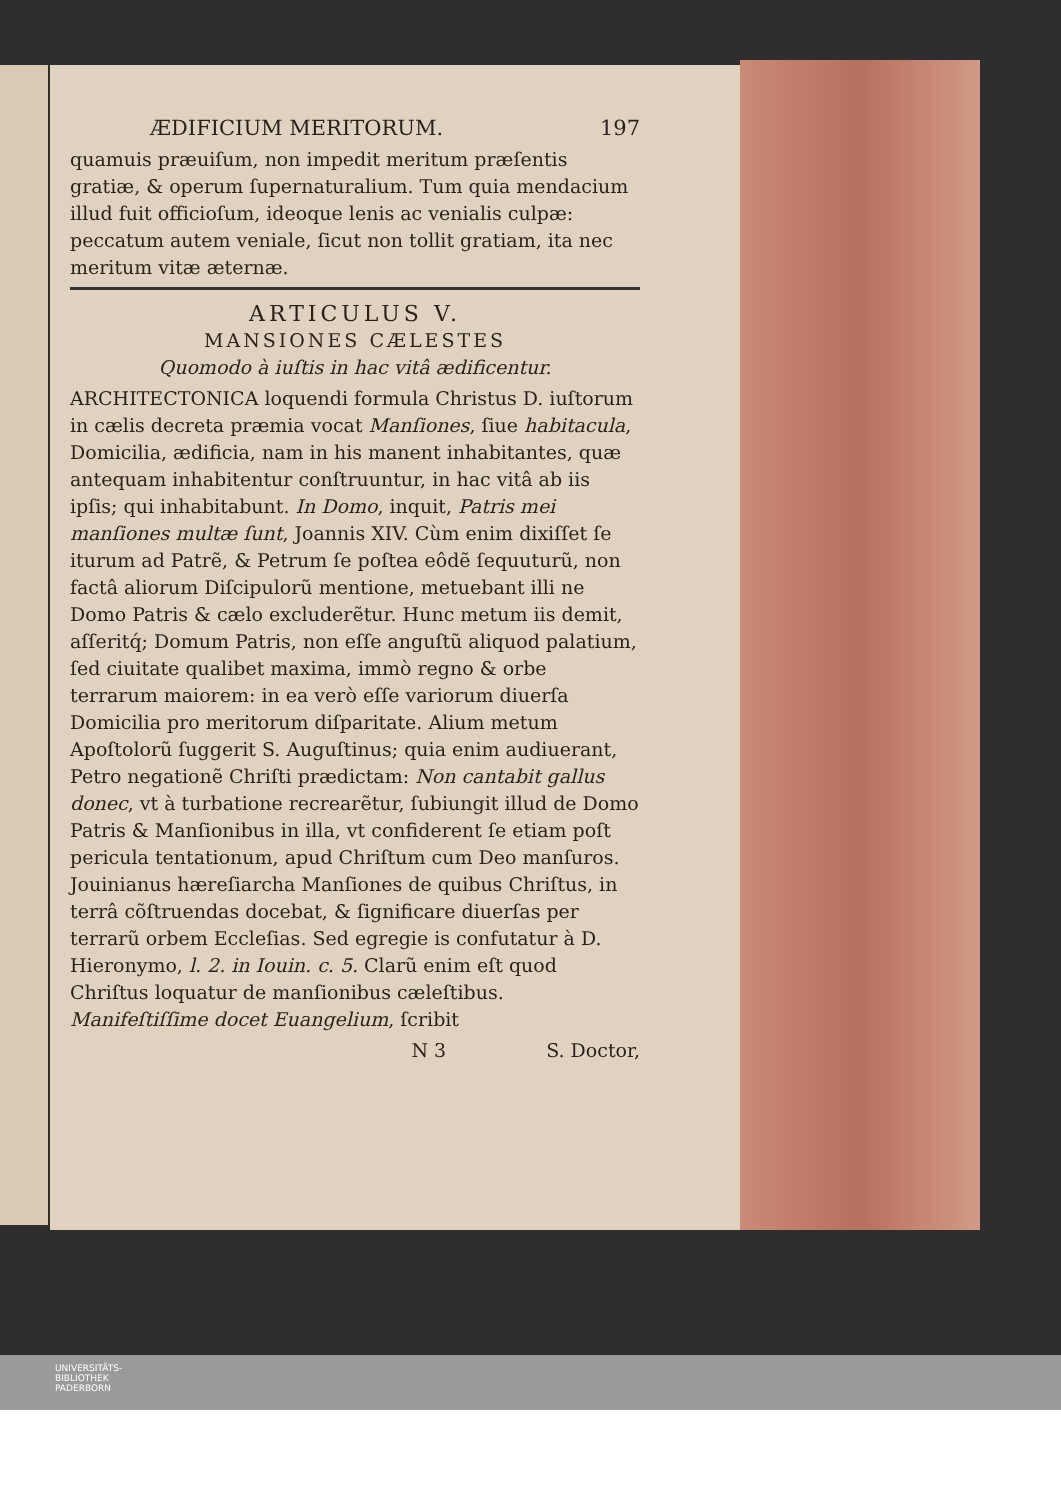ÆDIFICIUM MERITORUM. 197
quamuis præuiſum, non impedit meritum præſentis gratiæ, & operum ſupernaturalium. Tum quia mendacium illud fuit officioſum, ideoque lenis ac venialis culpæ: peccatum autem veniale, ſicut non tollit gratiam, ita nec meritum vitæ æternæ.
ARTICULUS V.
MANSIONES CÆLESTES
Quomodo à iuſtis in hac vitâ ædificentur.
ARCHITECTONICA loquendi formula Christus D. iuſtorum in cælis decreta præmia vocat Manſiones, ſiue habitacula, Domicilia, ædificia, nam in his manent inhabitantes, quæ antequam inhabitentur conſtruuntur, in hac vitâ ab iis ipſis; qui inhabitabunt. In Domo, inquit, Patris mei manſiones multæ ſunt, Joannis XIV. Cùm enim dixiſſet ſe iturum ad Patrẽ, & Petrum ſe poſtea eôdẽ ſequuturũ, non factâ aliorum Diſcipulorũ mentione, metuebant illi ne Domo Patris & cælo excluderẽtur. Hunc metum iis demit, aſſeritq́; Domum Patris, non eſſe anguſtũ aliquod palatium, ſed ciuitate qualibet maxima, immò regno & orbe terrarum maiorem: in ea verò eſſe variorum diuerſa Domicilia pro meritorum diſparitate. Alium metum Apoſtolorũ ſuggerit S. Auguſtinus; quia enim audiuerant, Petro negationẽ Chriſti prædictam: Non cantabit gallus donec, vt à turbatione recrearẽtur, ſubiungit illud de Domo Patris & Manſionibus in illa, vt confiderent ſe etiam poſt pericula tentationum, apud Chriſtum cum Deo manſuros. Jouinianus hæreſiarcha Manſiones de quibus Chriſtus, in terrâ cõſtruendas docebat, & ſignificare diuerſas per terrarũ orbem Eccleſias. Sed egregie is confutatur à D. Hieronymo, l. 2. in Iouin. c. 5. Clarũ enim eſt quod Chriſtus loquatur de manſionibus cæleſtibus. Manifeſtiſſime docet Euangelium, ſcribit
N 3 S. Doctor,
UNIVERSITÄTS-
BIBLIOTHEK
PADERBORN